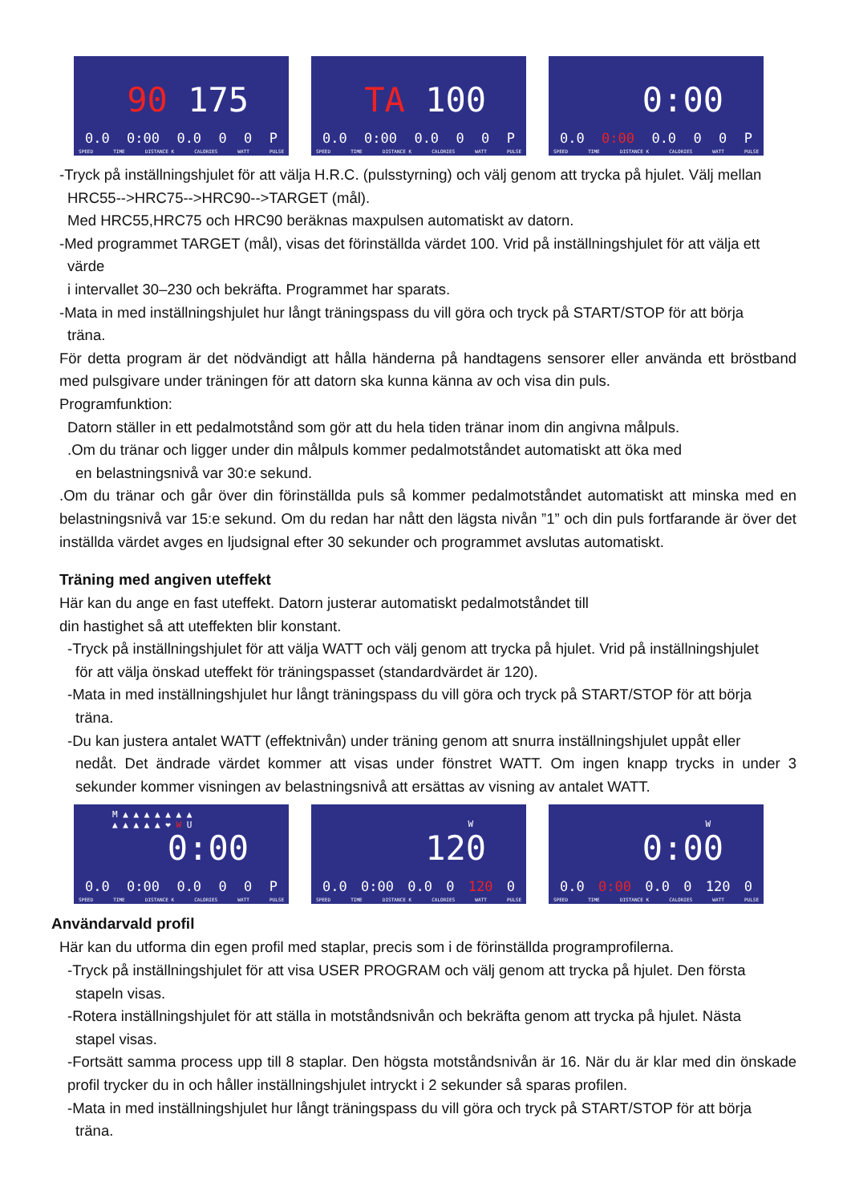90 175
0.0 0:00 0.0 0 0 P
SPEED TIME DISTANCE K CALORIES WATT PULSE
TA 100
0.0 0:00 0.0 0 0 P
SPEED TIME DISTANCE K CALORIES WATT PULSE
0:00
0.0 0:00 0.0 0 0 P
SPEED TIME DISTANCE K CALORIES WATT PULSE
-Tryck på inställningshjulet för att välja H.R.C. (pulsstyrning) och välj genom att trycka på hjulet. Välj mellan
HRC55-->HRC75-->HRC90-->TARGET (mål).
Med HRC55,HRC75 och HRC90 beräknas maxpulsen automatiskt av datorn.
-Med programmet TARGET (mål), visas det förinställda värdet 100. Vrid på inställningshjulet för att välja ett
värde
i intervallet 30–230 och bekräfta. Programmet har sparats.
-Mata in med inställningshjulet hur långt träningspass du vill göra och tryck på START/STOP för att börja
träna.
För detta program är det nödvändigt att hålla händerna på handtagens sensorer eller använda ett bröstband med pulsgivare under träningen för att datorn ska kunna känna av och visa din puls.
Programfunktion:
Datorn ställer in ett pedalmotstånd som gör att du hela tiden tränar inom din angivna målpuls.
.Om du tränar och ligger under din målpuls kommer pedalmotståndet automatiskt att öka med
en belastningsnivå var 30:e sekund.
.Om du tränar och går över din förinställda puls så kommer pedalmotståndet automatiskt att minska med en belastningsnivå var 15:e sekund. Om du redan har nått den lägsta nivån ”1” och din puls fortfarande är över det inställda värdet avges en ljudsignal efter 30 sekunder och programmet avslutas automatiskt.
Träning med angiven uteffekt
Här kan du ange en fast uteffekt. Datorn justerar automatiskt pedalmotståndet till
din hastighet så att uteffekten blir konstant.
-Tryck på inställningshjulet för att välja WATT och välj genom att trycka på hjulet. Vrid på inställningshjulet
för att välja önskad uteffekt för träningspasset (standardvärdet är 120).
-Mata in med inställningshjulet hur långt träningspass du vill göra och tryck på START/STOP för att börja
träna.
-Du kan justera antalet WATT (effektnivån) under träning genom att snurra inställningshjulet uppåt eller
nedåt. Det ändrade värdet kommer att visas under fönstret WATT. Om ingen knapp trycks in under 3 sekunder kommer visningen av belastningsnivå att ersättas av visning av antalet WATT.
M ▲ ▲ ▲ ▲ ▲ ▲ ▲
▲ ▲ ▲ ▲ ▲ ❤ W U
0:00
0.0 0:00 0.0 0 0 P
SPEED TIME DISTANCE K CALORIES WATT PULSE
W
120
0.0 0:00 0.0 0 120 0
SPEED TIME DISTANCE K CALORIES WATT PULSE
W
0:00
0.0 0:00 0.0 0 120 0
SPEED TIME DISTANCE K CALORIES WATT PULSE
Användarvald profil
Här kan du utforma din egen profil med staplar, precis som i de förinställda programprofilerna.
-Tryck på inställningshjulet för att visa USER PROGRAM och välj genom att trycka på hjulet. Den första
stapeln visas.
-Rotera inställningshjulet för att ställa in motståndsnivån och bekräfta genom att trycka på hjulet. Nästa
stapel visas.
-Fortsätt samma process upp till 8 staplar. Den högsta motståndsnivån är 16. När du är klar med din önskade profil trycker du in och håller inställningshjulet intryckt i 2 sekunder så sparas profilen.
-Mata in med inställningshjulet hur långt träningspass du vill göra och tryck på START/STOP för att börja
träna.